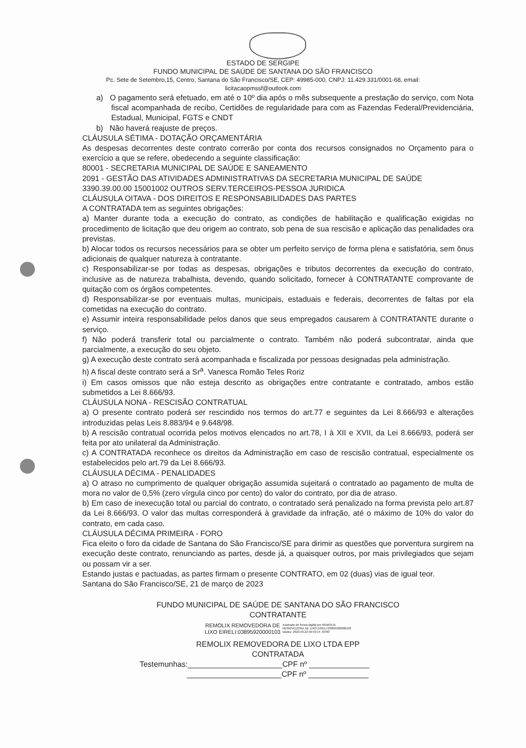ESTADO DE SERGIPE
FUNDO MUNICIPAL DE SAÚDE DE SANTANA DO SÃO FRANCISCO
Pc. Sete de Setembro,15, Centro, Santana do São Francisco/SE, CEP: 49985-000, CNPJ: 11.429.331/0001-68, email:
licitacaopmssf@outlook.com
a) O pagamento será efetuado, em até o 10º dia após o mês subsequente a prestação do serviço, com Nota fiscal acompanhada de recibo, Certidões de regularidade para com as Fazendas Federal/Previdenciária, Estadual, Municipal, FGTS e CNDT
b) Não haverá reajuste de preços.
CLÁUSULA SÉTIMA - DOTAÇÃO ORÇAMENTÁRIA
As despesas decorrentes deste contrato correrão por conta dos recursos consignados no Orçamento para o exercício a que se refere, obedecendo a seguinte classificação:
80001 - SECRETARIA MUNICIPAL DE SAÚDE E SANEAMENTO
2091 - GESTÃO DAS ATIVIDADES ADMINISTRATIVAS DA SECRETARIA MUNICIPAL DE SAÚDE
3390.39.00.00 15001002 OUTROS SERV.TERCEIROS-PESSOA JURIDICA
CLÁUSULA OITAVA - DOS DIREITOS E RESPONSABILIDADES DAS PARTES
A CONTRATADA tem as seguintes obrigações:
a) Manter durante toda a execução do contrato, as condições de habilitação e qualificação exigidas no procedimento de licitação que deu origem ao contrato, sob pena de sua rescisão e aplicação das penalidades ora previstas.
b) Alocar todos os recursos necessários para se obter um perfeito serviço de forma plena e satisfatória, sem ônus adicionais de qualquer natureza à contratante.
c) Responsabilizar-se por todas as despesas, obrigações e tributos decorrentes da execução do contrato, inclusive as de natureza trabalhista, devendo, quando solicitado, fornecer à CONTRATANTE comprovante de quitação com os órgãos competentes.
d) Responsabilizar-se por eventuais multas, municipais, estaduais e federais, decorrentes de faltas por ela cometidas na execução do contrato.
e) Assumir inteira responsabilidade pelos danos que seus empregados causarem à CONTRATANTE durante o serviço.
f) Não poderá transferir total ou parcialmente o contrato. Também não poderá subcontratar, ainda que parcialmente, a execução do seu objeto.
g) A execução deste contrato será acompanhada e fiscalizada por pessoas designadas pela administração.
h) A fiscal deste contrato será a Sr<sup>a</sup>. Vanesca Romão Teles Roriz
i) Em casos omissos que não esteja descrito as obrigações entre contratante e contratado, ambos estão submetidos a Lei 8.666/93.
CLÁUSULA NONA - RESCISÃO CONTRATUAL
a) O presente contrato poderá ser rescindido nos termos do art.77 e seguintes da Lei 8.666/93 e alterações introduzidas pelas Leis 8.883/94 e 9.648/98.
b) A rescisão contratual ocorrida pelos motivos elencados no art.78, I à XII e XVII, da Lei 8.666/93, poderá ser feita por ato unilateral da Administração.
c) A CONTRATADA reconhece os direitos da Administração em caso de rescisão contratual, especialmente os estabelecidos pelo art.79 da Lei 8.666/93.
CLÁUSULA DÉCIMA - PENALIDADES
a) O atraso no cumprimento de qualquer obrigação assumida sujeitará o contratado ao pagamento de multa de mora no valor de 0,5% (zero vírgula cinco por cento) do valor do contrato, por dia de atraso.
b) Em caso de inexecução total ou parcial do contrato, o contratado será penalizado na forma prevista pelo art.87 da Lei 8.666/93. O valor das multas corresponderá à gravidade da infração, até o máximo de 10% do valor do contrato, em cada caso.
CLÁUSULA DÉCIMA PRIMEIRA - FORO
Fica eleito o foro da cidade de Santana do São Francisco/SE para dirimir as questões que porventura surgirem na execução deste contrato, renunciando as partes, desde já, a quaisquer outros, por mais privilegiados que sejam ou possam vir a ser.
Estando justas e pactuadas, as partes firmam o presente CONTRATO, em 02 (duas) vias de igual teor.
Santana do São Francisco/SE, 21 de março de 2023
FUNDO MUNICIPAL DE SAÚDE DE SANTANA DO SÃO FRANCISCO
CONTRATANTE
REMOLIX REMOVEDORA DE
LIXO EIRELI:03895920000103 Assinado de forma digital por REMOLIX
REMOVEDORA DE LIXO EIRELI:03895920000103
Dados: 2023.03.22 09:42:14 -03'00'
REMOLIX REMOVEDORA DE LIXO LTDA EPP
CONTRATADA
Testemunhas:______________________CPF nº ______________
______________________CPF nº ______________